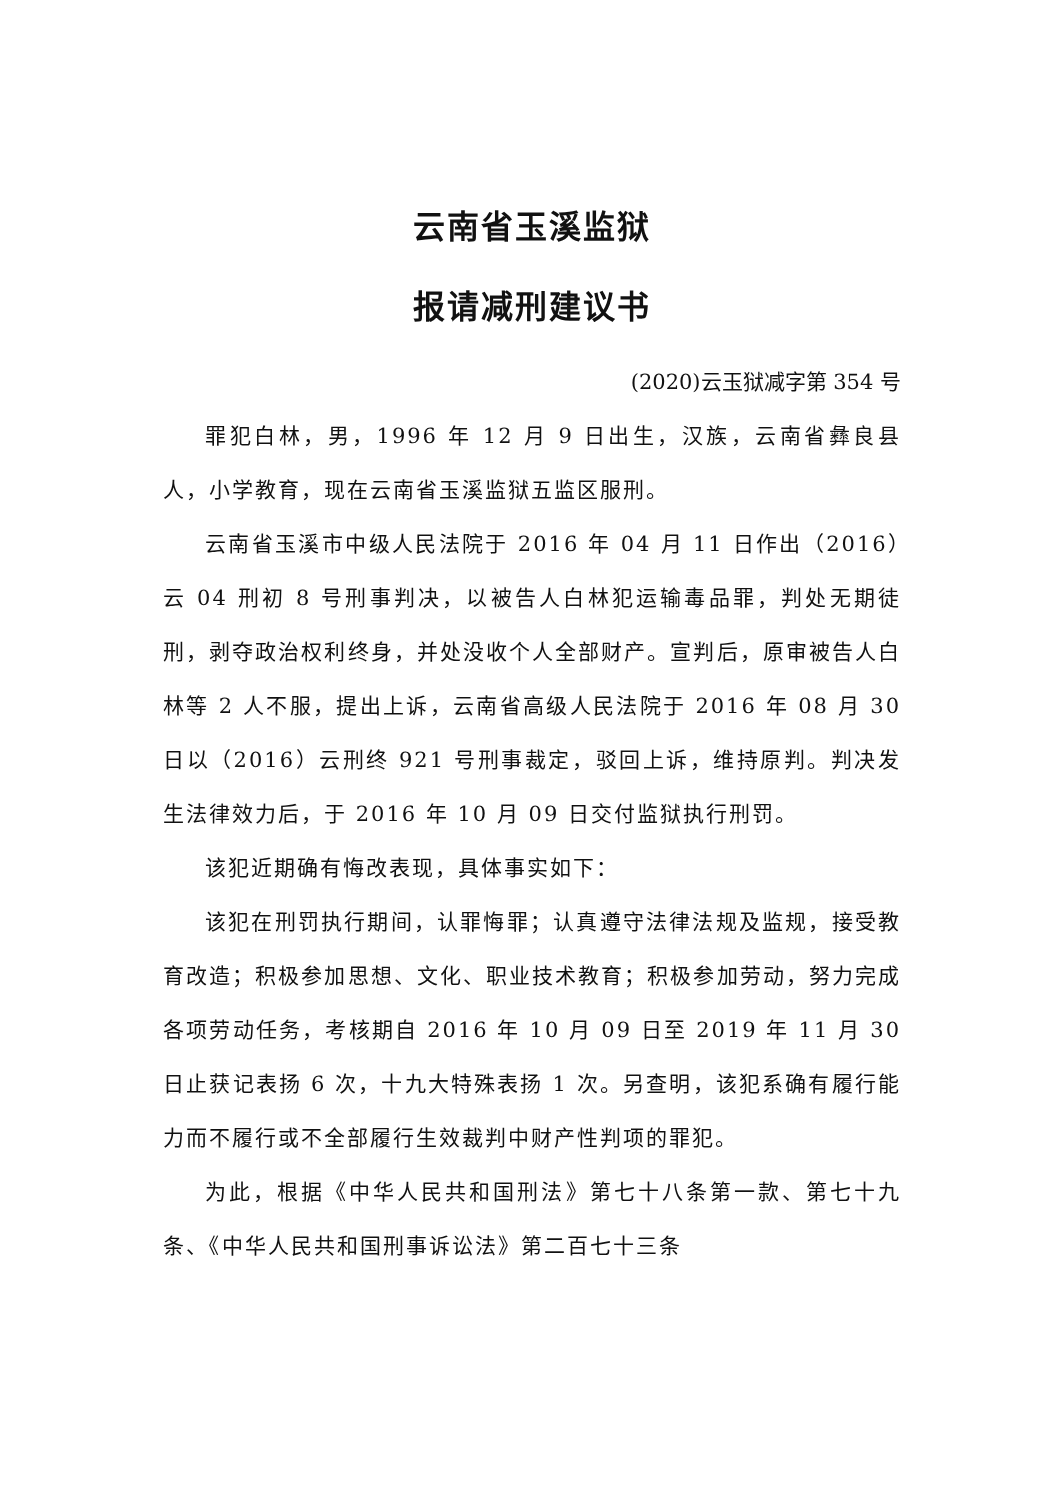云南省玉溪监狱
报请减刑建议书
(2020)云玉狱减字第 354 号
罪犯白林，男，1996 年 12 月 9 日出生，汉族，云南省彝良县人，小学教育，现在云南省玉溪监狱五监区服刑。
云南省玉溪市中级人民法院于 2016 年 04 月 11 日作出（2016）云 04 刑初 8 号刑事判决，以被告人白林犯运输毒品罪，判处无期徒刑，剥夺政治权利终身，并处没收个人全部财产。宣判后，原审被告人白林等 2 人不服，提出上诉，云南省高级人民法院于 2016 年 08 月 30 日以（2016）云刑终 921 号刑事裁定，驳回上诉，维持原判。判决发生法律效力后，于 2016 年 10 月 09 日交付监狱执行刑罚。
该犯近期确有悔改表现，具体事实如下：
该犯在刑罚执行期间，认罪悔罪；认真遵守法律法规及监规，接受教育改造；积极参加思想、文化、职业技术教育；积极参加劳动，努力完成各项劳动任务，考核期自 2016 年 10 月 09 日至 2019 年 11 月 30 日止获记表扬 6 次，十九大特殊表扬 1 次。另查明，该犯系确有履行能力而不履行或不全部履行生效裁判中财产性判项的罪犯。
为此，根据《中华人民共和国刑法》第七十八条第一款、第七十九条、《中华人民共和国刑事诉讼法》第二百七十三条